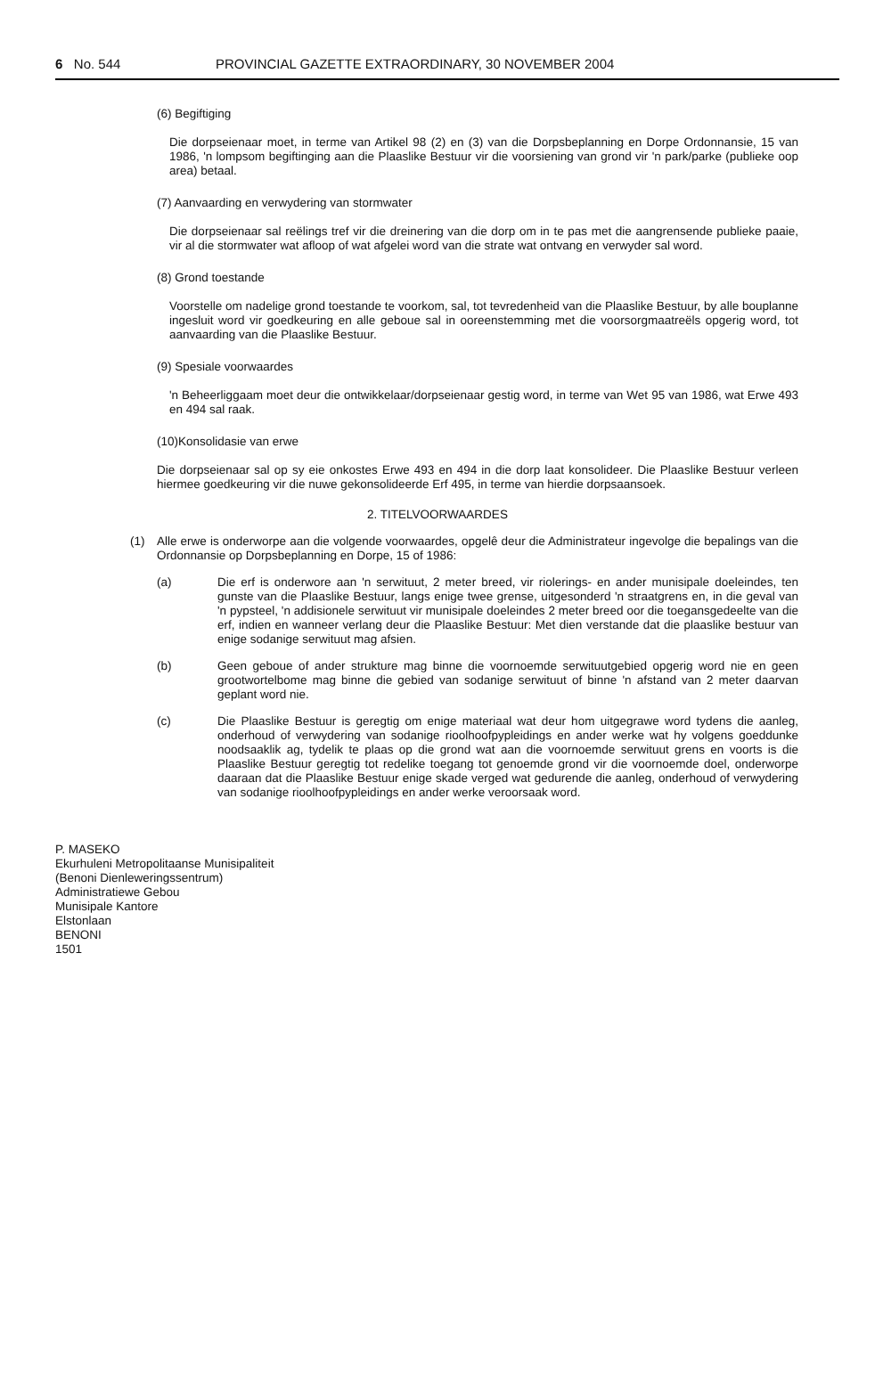6 No. 544 PROVINCIAL GAZETTE EXTRAORDINARY, 30 NOVEMBER 2004
(6) Begiftiging
Die dorpseienaar moet, in terme van Artikel 98 (2) en (3) van die Dorpsbeplanning en Dorpe Ordonnansie, 15 van 1986, 'n lompsom begiftinging aan die Plaaslike Bestuur vir die voorsiening van grond vir 'n park/parke (publieke oop area) betaal.
(7) Aanvaarding en verwydering van stormwater
Die dorpseienaar sal reëlings tref vir die dreinering van die dorp om in te pas met die aangrensende publieke paaie, vir al die stormwater wat afloop of wat afgelei word van die strate wat ontvang en verwyder sal word.
(8) Grond toestande
Voorstelle om nadelige grond toestande te voorkom, sal, tot tevredenheid van die Plaaslike Bestuur, by alle bouplanne ingesluit word vir goedkeuring en alle geboue sal in ooreenstemming met die voorsorgmaatreëls opgerig word, tot aanvaarding van die Plaaslike Bestuur.
(9) Spesiale voorwaardes
'n Beheerliggaam moet deur die ontwikkelaar/dorpseienaar gestig word, in terme van Wet 95 van 1986, wat Erwe 493 en 494 sal raak.
(10)Konsolidasie van erwe
Die dorpseienaar sal op sy eie onkostes Erwe 493 en 494 in die dorp laat konsolideer. Die Plaaslike Bestuur verleen hiermee goedkeuring vir die nuwe gekonsolideerde Erf 495, in terme van hierdie dorpsaansoek.
2. TITELVOORWAARDES
(1) Alle erwe is onderworpe aan die volgende voorwaardes, opgelê deur die Administrateur ingevolge die bepalings van die Ordonnansie op Dorpsbeplanning en Dorpe, 15 of 1986:
(a) Die erf is onderwore aan 'n serwituut, 2 meter breed, vir riolerings- en ander munisipale doeleindes, ten gunste van die Plaaslike Bestuur, langs enige twee grense, uitgesonderd 'n straatgrens en, in die geval van 'n pypsteel, 'n addisionele serwituut vir munisipale doeleindes 2 meter breed oor die toegansgedeelte van die erf, indien en wanneer verlang deur die Plaaslike Bestuur: Met dien verstande dat die plaaslike bestuur van enige sodanige serwituut mag afsien.
(b) Geen geboue of ander strukture mag binne die voornoemde serwituutgebied opgerig word nie en geen grootwortelbome mag binne die gebied van sodanige serwituut of binne 'n afstand van 2 meter daarvan geplant word nie.
(c) Die Plaaslike Bestuur is geregtig om enige materiaal wat deur hom uitgegrawe word tydens die aanleg, onderhoud of verwydering van sodanige rioolhoofpypleidings en ander werke wat hy volgens goeddunke noodsaaklik ag, tydelik te plaas op die grond wat aan die voornoemde serwituut grens en voorts is die Plaaslike Bestuur geregtig tot redelike toegang tot genoemde grond vir die voornoemde doel, onderworpe daaraan dat die Plaaslike Bestuur enige skade verged wat gedurende die aanleg, onderhoud of verwydering van sodanige rioolhoofpypleidings en ander werke veroorsaak word.
P. MASEKO
Ekurhuleni Metropolitaanse Munisipaliteit
(Benoni Dienleweringssentrum)
Administratiewe Gebou
Munisipale Kantore
Elstonlaan
BENONI
1501